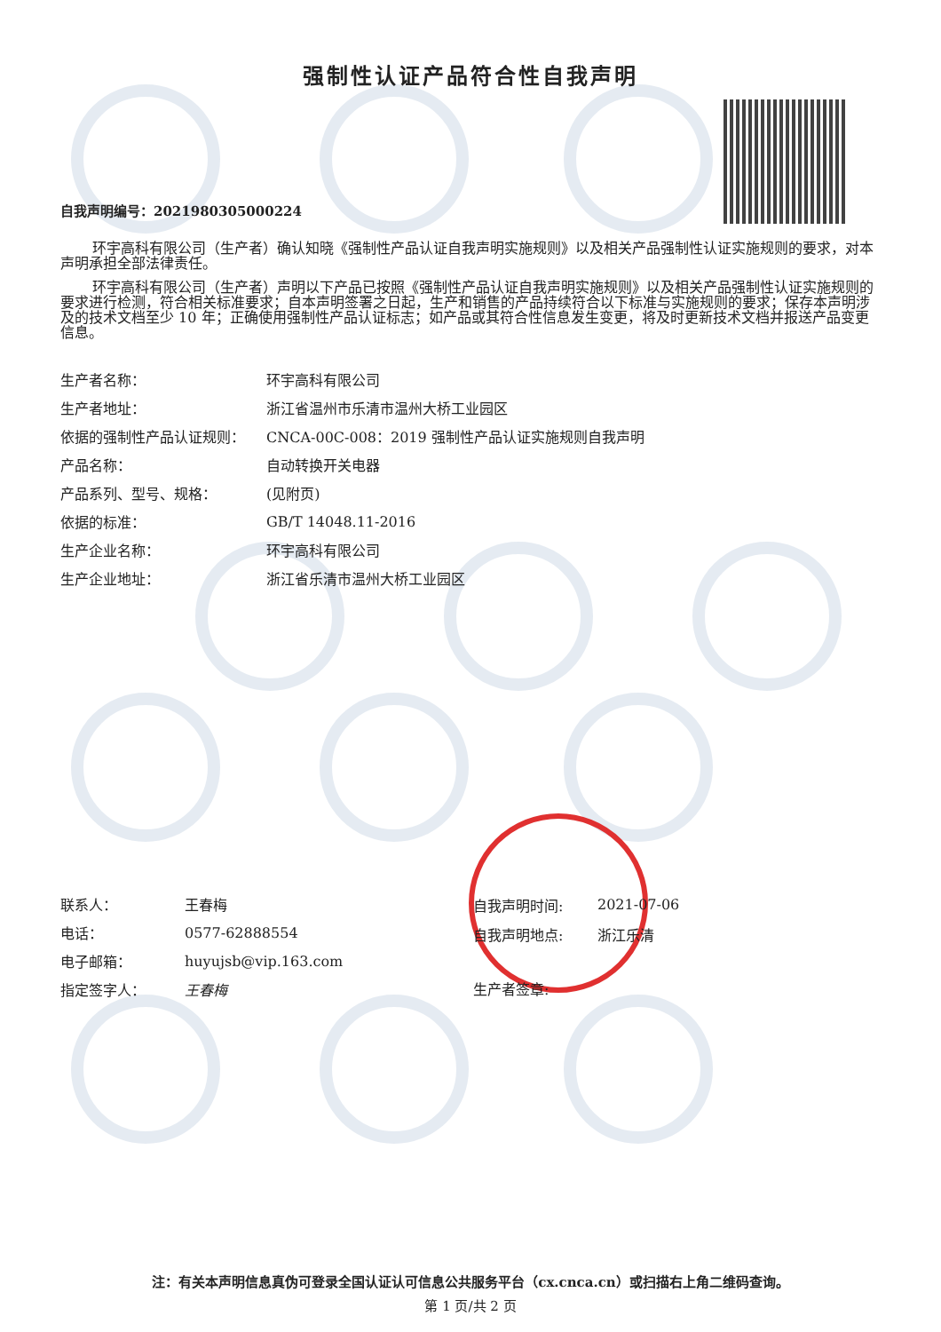强制性认证产品符合性自我声明
自我声明编号：2021980305000224
环宇高科有限公司（生产者）确认知晓《强制性产品认证自我声明实施规则》以及相关产品强制性认证实施规则的要求，对本声明承担全部法律责任。
环宇高科有限公司（生产者）声明以下产品已按照《强制性产品认证自我声明实施规则》以及相关产品强制性认证实施规则的要求进行检测，符合相关标准要求；自本声明签署之日起，生产和销售的产品持续符合以下标准与实施规则的要求；保存本声明涉及的技术文档至少 10 年；正确使用强制性产品认证标志；如产品或其符合性信息发生变更，将及时更新技术文档并报送产品变更信息。
| 生产者名称： | 环宇高科有限公司 |
| 生产者地址： | 浙江省温州市乐清市温州大桥工业园区 |
| 依据的强制性产品认证规则： | CNCA-00C-008：2019 强制性产品认证实施规则自我声明 |
| 产品名称： | 自动转换开关电器 |
| 产品系列、型号、规格： | (见附页) |
| 依据的标准： | GB/T 14048.11-2016 |
| 生产企业名称： | 环宇高科有限公司 |
| 生产企业地址： | 浙江省乐清市温州大桥工业园区 |
| 联系人： | 王春梅 |
| 电话： | 0577-62888554 |
| 电子邮箱： | huyujsb@vip.163.com |
| 指定签字人： | 王春梅 |
| 自我声明时间: | 2021-07-06 |
| 自我声明地点: | 浙江乐清 |
| 生产者签章: | |
注：有关本声明信息真伪可登录全国认证认可信息公共服务平台（cx.cnca.cn）或扫描右上角二维码查询。
第 1 页/共 2 页